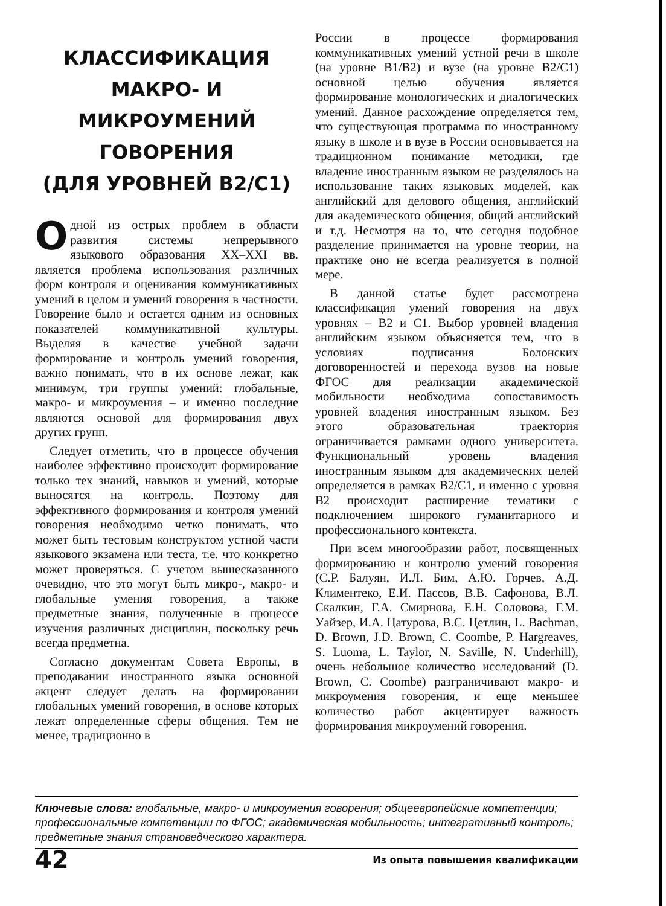КЛАССИФИКАЦИЯ
МАКРО- И
МИКРОУМЕНИЙ
ГОВОРЕНИЯ
(ДЛЯ УРОВНЕЙ B2/C1)
Одной из острых проблем в области развития системы непрерывного языкового образования XX–XXI вв. является проблема использования различных форм контроля и оценивания коммуникативных умений в целом и умений говорения в частности. Говорение было и остается одним из основных показателей коммуникативной культуры. Выделяя в качестве учебной задачи формирование и контроль умений говорения, важно понимать, что в их основе лежат, как минимум, три группы умений: глобальные, макро- и микроумения – и именно последние являются основой для формирования двух других групп.
Следует отметить, что в процессе обучения наиболее эффективно происходит формирование только тех знаний, навыков и умений, которые выносятся на контроль. Поэтому для эффективного формирования и контроля умений говорения необходимо четко понимать, что может быть тестовым конструктом устной части языкового экзамена или теста, т.е. что конкретно может проверяться. С учетом вышесказанного очевидно, что это могут быть микро-, макро- и глобальные умения говорения, а также предметные знания, полученные в процессе изучения различных дисциплин, поскольку речь всегда предметна.
Согласно документам Совета Европы, в преподавании иностранного языка основной акцент следует делать на формировании глобальных умений говорения, в основе которых лежат определенные сферы общения. Тем не менее, традиционно в
России в процессе формирования коммуникативных умений устной речи в школе (на уровне B1/B2) и вузе (на уровне B2/C1) основной целью обучения является формирование монологических и диалогических умений. Данное расхождение определяется тем, что существующая программа по иностранному языку в школе и в вузе в России основывается на традиционном понимание методики, где владение иностранным языком не разделялось на использование таких языковых моделей, как английский для делового общения, английский для академического общения, общий английский и т.д. Несмотря на то, что сегодня подобное разделение принимается на уровне теории, на практике оно не всегда реализуется в полной мере.
В данной статье будет рассмотрена классификация умений говорения на двух уровнях – B2 и C1. Выбор уровней владения английским языком объясняется тем, что в условиях подписания Болонских договоренностей и перехода вузов на новые ФГОС для реализации академической мобильности необходима сопоставимость уровней владения иностранным языком. Без этого образовательная траектория ограничивается рамками одного университета. Функциональный уровень владения иностранным языком для академических целей определяется в рамках B2/C1, и именно с уровня B2 происходит расширение тематики с подключением широкого гуманитарного и профессионального контекста.
При всем многообразии работ, посвященных формированию и контролю умений говорения (С.Р. Балуян, И.Л. Бим, А.Ю. Горчев, А.Д. Климентеко, Е.И. Пассов, В.В. Сафонова, В.Л. Скалкин, Г.А. Смирнова, Е.Н. Соловова, Г.М. Уайзер, И.А. Цатурова, В.С. Цетлин, L. Bachman, D. Brown, J.D. Brown, C. Coombe, P. Hargreaves, S. Luoma, L. Taylor, N. Saville, N. Underhill), очень небольшое количество исследований (D. Brown, C. Coombe) разграничивают макро- и микроумения говорения, и еще меньшее количество работ акцентирует важность формирования микроумений говорения.
Ключевые слова: глобальные, макро- и микроумения говорения; общеевропейские компетенции; профессиональные компетенции по ФГОС; академическая мобильность; интегративный контроль; предметные знания страноведческого характера.
42 Из опыта повышения квалификации